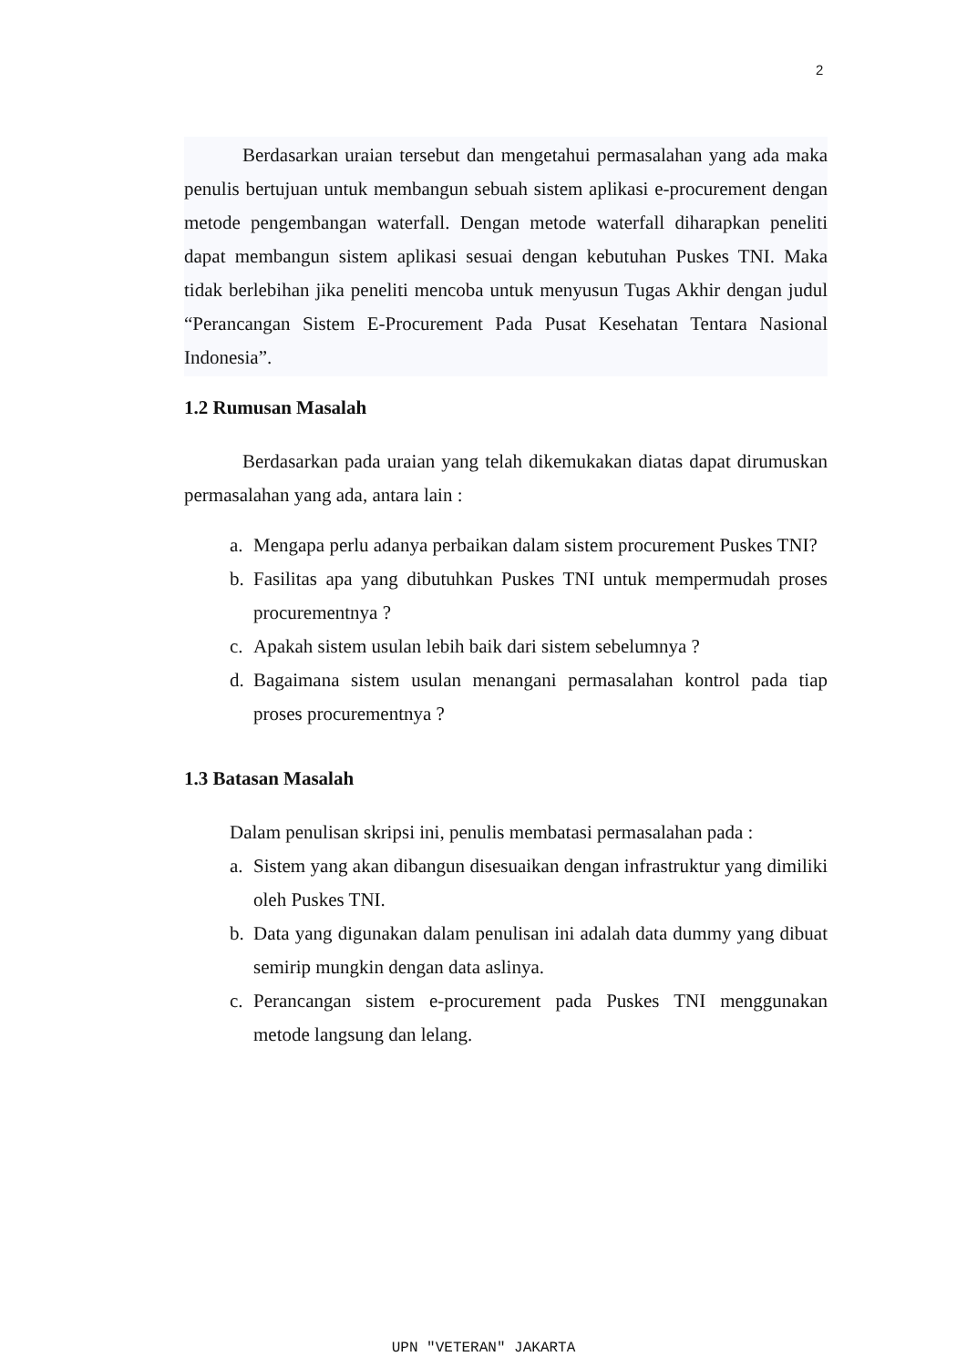2
Berdasarkan uraian tersebut dan mengetahui permasalahan yang ada maka penulis bertujuan untuk membangun sebuah sistem aplikasi e-procurement dengan metode pengembangan waterfall. Dengan metode waterfall diharapkan peneliti dapat membangun sistem aplikasi sesuai dengan kebutuhan Puskes TNI. Maka tidak berlebihan jika peneliti mencoba untuk menyusun Tugas Akhir dengan judul “Perancangan Sistem E-Procurement Pada Pusat Kesehatan Tentara Nasional Indonesia”.
1.2 Rumusan Masalah
Berdasarkan pada uraian yang telah dikemukakan diatas dapat dirumuskan permasalahan yang ada, antara lain :
a. Mengapa perlu adanya perbaikan dalam sistem procurement Puskes TNI?
b. Fasilitas apa yang dibutuhkan Puskes TNI untuk mempermudah proses procurementnya ?
c. Apakah sistem usulan lebih baik dari sistem sebelumnya ?
d. Bagaimana sistem usulan menangani permasalahan kontrol pada tiap proses procurementnya ?
1.3 Batasan Masalah
Dalam penulisan skripsi ini, penulis membatasi permasalahan pada :
a. Sistem yang akan dibangun disesuaikan dengan infrastruktur yang dimiliki oleh Puskes TNI.
b. Data yang digunakan dalam penulisan ini adalah data dummy yang dibuat semirip mungkin dengan data aslinya.
c. Perancangan sistem e-procurement pada Puskes TNI menggunakan metode langsung dan lelang.
UPN "VETERAN" JAKARTA